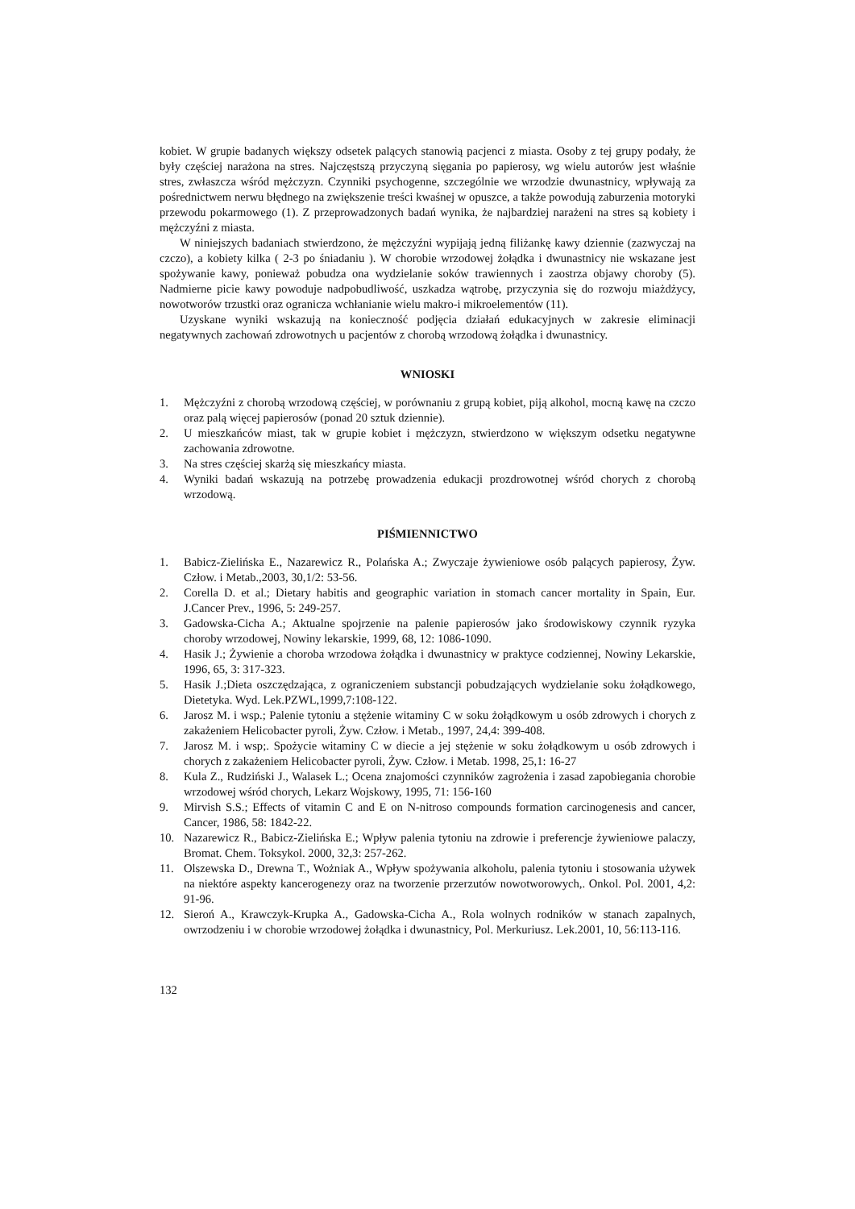kobiet. W grupie badanych większy odsetek palących stanowią pacjenci z miasta. Osoby z tej grupy podały, że były częściej narażona na stres. Najczęstszą przyczyną sięgania po papierosy, wg wielu autorów jest właśnie stres, zwłaszcza wśród mężczyzn. Czynniki psychogenne, szczególnie we wrzodzie dwunastnicy, wpływają za pośrednictwem nerwu błędnego na zwiększenie treści kwaśnej w opuszce, a także powodują zaburzenia motoryki przewodu pokarmowego (1). Z przeprowadzonych badań wynika, że najbardziej narażeni na stres są kobiety i mężczyźni z miasta.
W niniejszych badaniach stwierdzono, że mężczyźni wypijają jedną filiżankę kawy dziennie (zazwyczaj na czczo), a kobiety kilka ( 2-3 po śniadaniu ). W chorobie wrzodowej żołądka i dwunastnicy nie wskazane jest spożywanie kawy, ponieważ pobudza ona wydzielanie soków trawiennych i zaostrza objawy choroby (5). Nadmierne picie kawy powoduje nadpobudliwość, uszkadza wątrobę, przyczynia się do rozwoju miażdżycy, nowotworów trzustki oraz ogranicza wchłanianie wielu makro-i mikroelementów (11).
Uzyskane wyniki wskazują na konieczność podjęcia działań edukacyjnych w zakresie eliminacji negatywnych zachowań zdrowotnych u pacjentów z chorobą wrzodową żołądka i dwunastnicy.
WNIOSKI
1. Mężczyźni z chorobą wrzodową częściej, w porównaniu z grupą kobiet, piją alkohol, mocną kawę na czczo oraz palą więcej papierosów (ponad 20 sztuk dziennie).
2. U mieszkańców miast, tak w grupie kobiet i mężczyzn, stwierdzono w większym odsetku negatywne zachowania zdrowotne.
3. Na stres częściej skarżą się mieszkańcy miasta.
4. Wyniki badań wskazują na potrzebę prowadzenia edukacji prozdrowotnej wśród chorych z chorobą wrzodową.
PIŚMIENNICTWO
1. Babicz-Zielińska E., Nazarewicz R., Polańska A.; Zwyczaje żywieniowe osób palących papierosy, Żyw. Człow. i Metab.,2003, 30,1/2: 53-56.
2. Corella D. et al.; Dietary habitis and geographic variation in stomach cancer mortality in Spain, Eur. J.Cancer Prev., 1996, 5: 249-257.
3. Gadowska-Cicha A.; Aktualne spojrzenie na palenie papierosów jako środowiskowy czynnik ryzyka choroby wrzodowej, Nowiny lekarskie, 1999, 68, 12: 1086-1090.
4. Hasik J.; Żywienie a choroba wrzodowa żołądka i dwunastnicy w praktyce codziennej, Nowiny Lekarskie, 1996, 65, 3: 317-323.
5. Hasik J.;Dieta oszczędzająca, z ograniczeniem substancji pobudzających wydzielanie soku żołądkowego, Dietetyka. Wyd. Lek.PZWL,1999,7:108-122.
6. Jarosz M. i wsp.; Palenie tytoniu a stężenie witaminy C w soku żołądkowym u osób zdrowych i chorych z zakażeniem Helicobacter pyroli, Żyw. Człow. i Metab., 1997, 24,4: 399-408.
7. Jarosz M. i wsp;. Spożycie witaminy C w diecie a jej stężenie w soku żołądkowym u osób zdrowych i chorych z zakażeniem Helicobacter pyroli, Żyw. Człow. i Metab. 1998, 25,1: 16-27
8. Kula Z., Rudziński J., Walasek L.; Ocena znajomości czynników zagrożenia i zasad zapobiegania chorobie wrzodowej wśród chorych, Lekarz Wojskowy, 1995, 71: 156-160
9. Mirvish S.S.; Effects of vitamin C and E on N-nitroso compounds formation carcinogenesis and cancer, Cancer, 1986, 58: 1842-22.
10. Nazarewicz R., Babicz-Zielińska E.; Wpływ palenia tytoniu na zdrowie i preferencje żywieniowe palaczy, Bromat. Chem. Toksykol. 2000, 32,3: 257-262.
11. Olszewska D., Drewna T., Wożniak A., Wpływ spożywania alkoholu, palenia tytoniu i stosowania używek na niektóre aspekty kancerogenezy oraz na tworzenie przerzutów nowotworowych,. Onkol. Pol. 2001, 4,2: 91-96.
12. Sieroń A., Krawczyk-Krupka A., Gadowska-Cicha A., Rola wolnych rodników w stanach zapalnych, owrzodzeniu i w chorobie wrzodowej żołądka i dwunastnicy, Pol. Merkuriusz. Lek.2001, 10, 56:113-116.
132